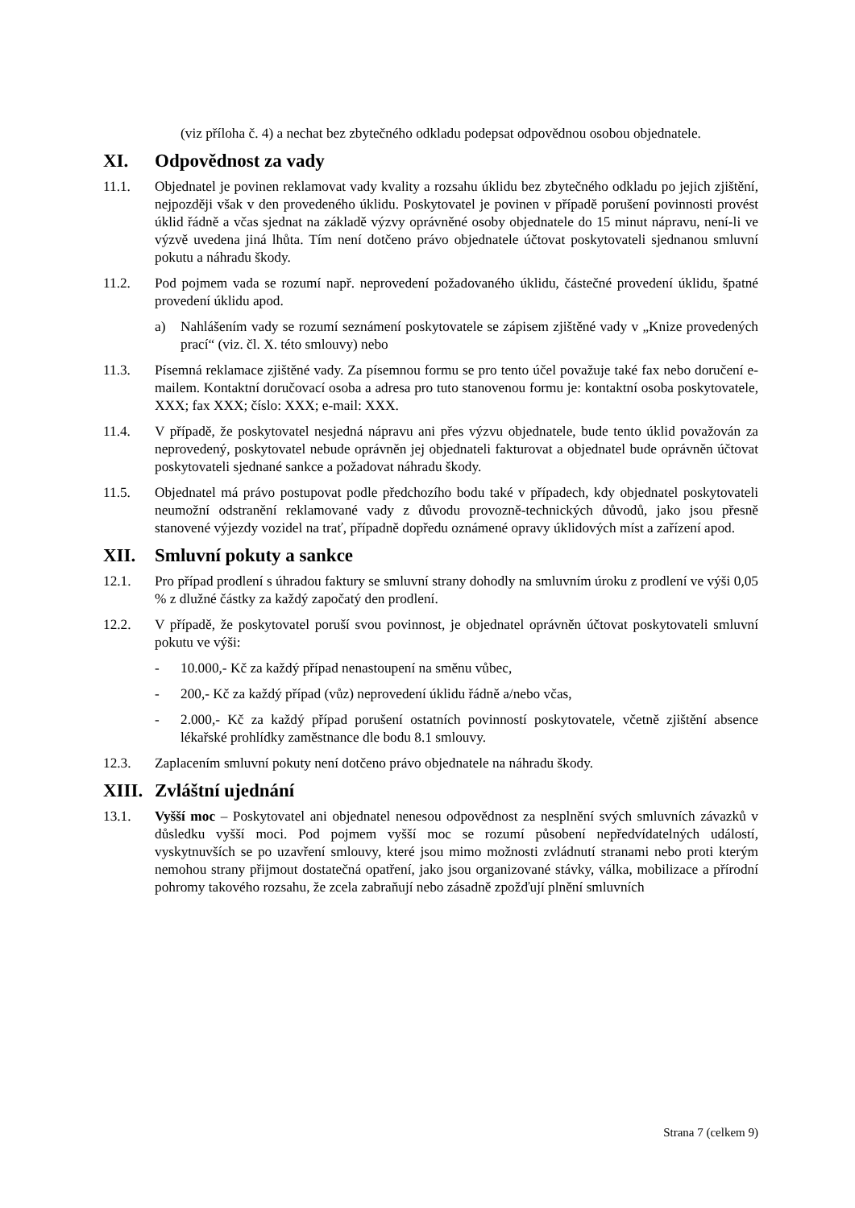(viz příloha č. 4) a nechat bez zbytečného odkladu podepsat odpovědnou osobou objednatele.
XI. Odpovědnost za vady
11.1. Objednatel je povinen reklamovat vady kvality a rozsahu úklidu bez zbytečného odkladu po jejich zjištění, nejpozději však v den provedeného úklidu. Poskytovatel je povinen v případě porušení povinnosti provést úklid řádně a včas sjednat na základě výzvy oprávněné osoby objednatele do 15 minut nápravu, není-li ve výzvě uvedena jiná lhůta. Tím není dotčeno právo objednatele účtovat poskytovateli sjednanou smluvní pokutu a náhradu škody.
11.2. Pod pojmem vada se rozumí např. neprovedení požadovaného úklidu, částečné provedení úklidu, špatné provedení úklidu apod.
a) Nahlášením vady se rozumí seznámení poskytovatele se zápisem zjištěné vady v „Knize provedených prací“ (viz. čl. X. této smlouvy) nebo
11.3. Písemná reklamace zjištěné vady. Za písemnou formu se pro tento účel považuje také fax nebo doručení e-mailem. Kontaktní doručovací osoba a adresa pro tuto stanovenou formu je: kontaktní osoba poskytovatele, XXX; fax XXX; číslo: XXX; e-mail: XXX.
11.4. V případě, že poskytovatel nesjedná nápravu ani přes výzvu objednatele, bude tento úklid považován za neprovedený, poskytovatel nebude oprávněn jej objednateli fakturovat a objednatel bude oprávněn účtovat poskytovateli sjednané sankce a požadovat náhradu škody.
11.5. Objednatel má právo postupovat podle předchozího bodu také v případech, kdy objednatel poskytovateli neumožní odstranění reklamované vady z důvodu provozně-technických důvodů, jako jsou přesně stanovené výjezdy vozidel na trať, případně dopředu oznámené opravy úklidových míst a zařízení apod.
XII. Smluvní pokuty a sankce
12.1. Pro případ prodlení s úhradou faktury se smluvní strany dohodly na smluvním úroku z prodlení ve výši 0,05 % z dlužné částky za každý započatý den prodlení.
12.2. V případě, že poskytovatel poruší svou povinnost, je objednatel oprávněn účtovat poskytovateli smluvní pokutu ve výši:
- 10.000,- Kč za každý případ nenastoupení na směnu vůbec,
- 200,- Kč za každý případ (vůz) neprovedení úklidu řádně a/nebo včas,
- 2.000,- Kč za každý případ porušení ostatních povinností poskytovatele, včetně zjištění absence lékařské prohlídky zaměstnance dle bodu 8.1 smlouvy.
12.3. Zaplacením smluvní pokuty není dotčeno právo objednatele na náhradu škody.
XIII. Zvláštní ujednání
13.1. Vyšší moc – Poskytovatel ani objednatel nenesou odpovědnost za nesplnění svých smluvních závazků v důsledku vyšší moci. Pod pojmem vyšší moc se rozumí působení nepředvídatelných událostí, vyskytnuvších se po uzavření smlouvy, které jsou mimo možnosti zvládnutí stranami nebo proti kterým nemohou strany přijmout dostatečná opatření, jako jsou organizované stávky, válka, mobilizace a přírodní pohromy takového rozsahu, že zcela zabraňují nebo zásadně zpožďují plnění smluvních
Strana 7 (celkem 9)